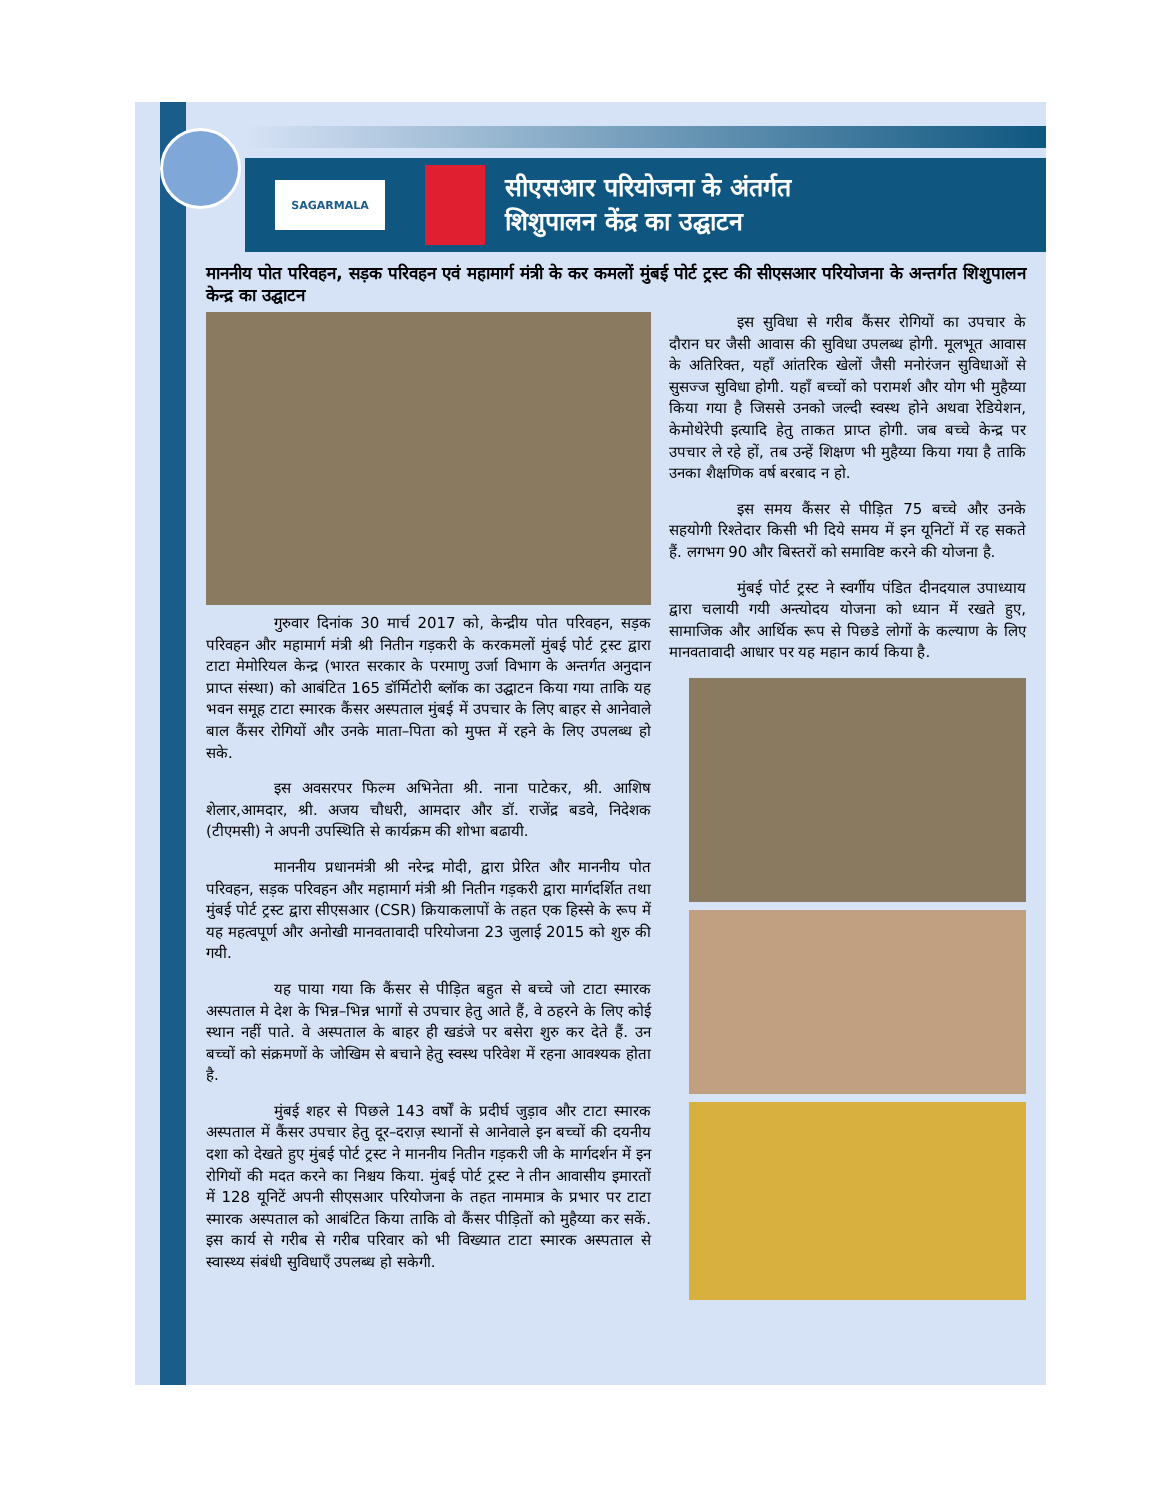SAGARMALA
सीएसआर परियोजना के अंतर्गत
शिशुपालन केंद्र का उद्घाटन
माननीय पोत परिवहन, सड़क परिवहन एवं महामार्ग मंत्री के कर कमलों मुंबई पोर्ट ट्रस्ट की सीएसआर परियोजना के अन्तर्गत शिशुपालन केन्द्र का उद्घाटन
गुरुवार दिनांक 30 मार्च 2017 को, केन्द्रीय पोत परिवहन, सड़क परिवहन और महामार्ग मंत्री श्री नितीन गड़करी के करकमलों मुंबई पोर्ट ट्रस्ट द्वारा टाटा मेमोरियल केन्द्र (भारत सरकार के परमाणु उर्जा विभाग के अन्तर्गत अनुदान प्राप्त संस्था) को आबंटित 165 डॉर्मिटोरी ब्लॉक का उद्घाटन किया गया ताकि यह भवन समूह टाटा स्मारक कैंसर अस्पताल मुंबई में उपचार के लिए बाहर से आनेवाले बाल कैंसर रोगियों और उनके माता–पिता को मुफ्त में रहने के लिए उपलब्ध हो सके.
इस अवसरपर फिल्म अभिनेता श्री. नाना पाटेकर, श्री. आशिष शेलार,आमदार, श्री. अजय चौधरी, आमदार और डॉ. राजेंद्र बडवे, निदेशक (टीएमसी) ने अपनी उपस्थिति से कार्यक्रम की शोभा बढायी.
माननीय प्रधानमंत्री श्री नरेन्द्र मोदी, द्वारा प्रेरित और माननीय पोत परिवहन, सड़क परिवहन और महामार्ग मंत्री श्री नितीन गड़करी द्वारा मार्गदर्शित तथा मुंबई पोर्ट ट्रस्ट द्वारा सीएसआर (CSR) क्रियाकलापों के तहत एक हिस्से के रूप में यह महत्वपूर्ण और अनोखी मानवतावादी परियोजना 23 जुलाई 2015 को शुरु की गयी.
यह पाया गया कि कैंसर से पीड़ित बहुत से बच्चे जो टाटा स्मारक अस्पताल मे देश के भिन्न–भिन्न भागों से उपचार हेतु आते हैं, वे ठहरने के लिए कोई स्थान नहीं पाते. वे अस्पताल के बाहर ही खडंजे पर बसेरा शुरु कर देते हैं. उन बच्चों को संक्रमणों के जोखिम से बचाने हेतु स्वस्थ परिवेश में रहना आवश्यक होता है.
मुंबई शहर से पिछले 143 वर्षों के प्रदीर्घ जुड़ाव और टाटा स्मारक अस्पताल में कैंसर उपचार हेतु दूर–दराज़ स्थानों से आनेवाले इन बच्चों की दयनीय दशा को देखते हुए मुंबई पोर्ट ट्रस्ट ने माननीय नितीन गड़करी जी के मार्गदर्शन में इन रोगियों की मदत करने का निश्चय किया. मुंबई पोर्ट ट्रस्ट ने तीन आवासीय इमारतों में 128 यूनिटें अपनी सीएसआर परियोजना के तहत नाममात्र के प्रभार पर टाटा स्मारक अस्पताल को आबंटित किया ताकि वो कैंसर पीड़ितों को मुहैय्या कर सकें. इस कार्य से गरीब से गरीब परिवार को भी विख्यात टाटा स्मारक अस्पताल से स्वास्थ्य संबंधी सुविधाएँ उपलब्ध हो सकेगी.
इस सुविधा से गरीब कैंसर रोगियों का उपचार के दौरान घर जैसी आवास की सुविधा उपलब्ध होगी. मूलभूत आवास के अतिरिक्त, यहाँ आंतरिक खेलों जैसी मनोरंजन सुविधाओं से सुसज्ज सुविधा होगी. यहाँ बच्चों को परामर्श और योग भी मुहैय्या किया गया है जिससे उनको जल्दी स्वस्थ होने अथवा रेडियेशन, केमोथेरेपी इत्यादि हेतु ताकत प्राप्त होगी. जब बच्चे केन्द्र पर उपचार ले रहे हों, तब उन्हें शिक्षण भी मुहैय्या किया गया है ताकि उनका शैक्षणिक वर्ष बरबाद न हो.
इस समय कैंसर से पीड़ित 75 बच्चे और उनके सहयोगी रिश्तेदार किसी भी दिये समय में इन यूनिटों में रह सकते हैं. लगभग 90 और बिस्तरों को समाविष्ट करने की योजना है.
मुंबई पोर्ट ट्रस्ट ने स्वर्गीय पंडित दीनदयाल उपाध्याय द्वारा चलायी गयी अन्त्योदय योजना को ध्यान में रखते हुए, सामाजिक और आर्थिक रूप से पिछडे लोगों के कल्याण के लिए मानवतावादी आधार पर यह महान कार्य किया है.